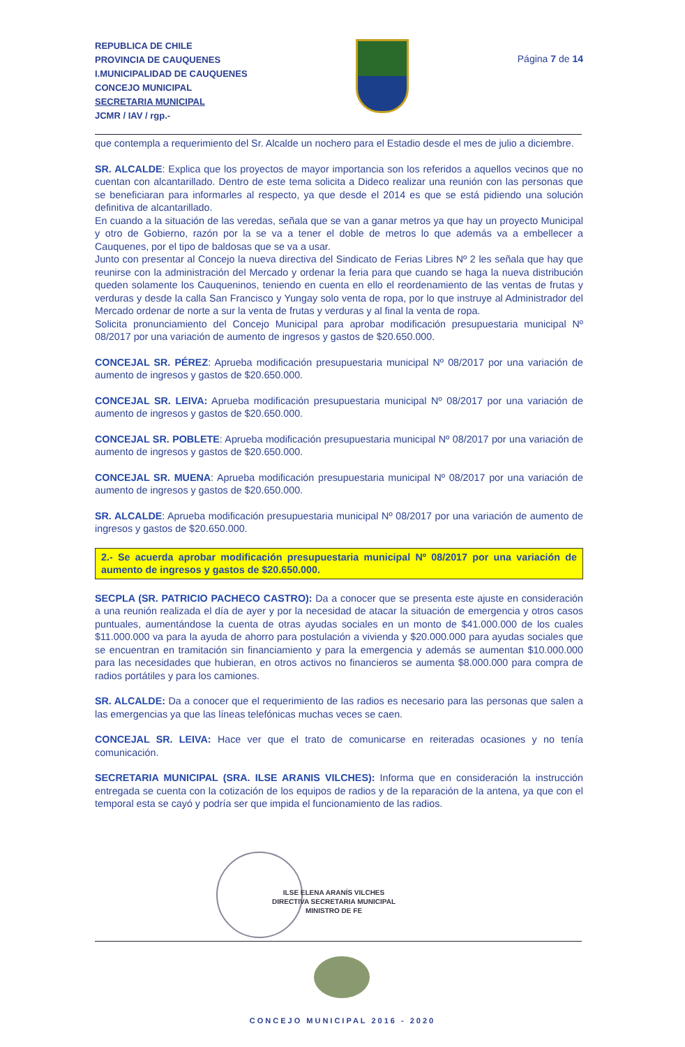REPUBLICA DE CHILE
PROVINCIA DE CAUQUENES
I.MUNICIPALIDAD DE CAUQUENES
CONCEJO MUNICIPAL
SECRETARIA MUNICIPAL
JCMR / IAV / rgp.-
Página 7 de 14
que contempla a requerimiento del Sr. Alcalde un nochero para el Estadio desde el mes de julio a diciembre.
SR. ALCALDE: Explica que los proyectos de mayor importancia son los referidos a aquellos vecinos que no cuentan con alcantarillado. Dentro de este tema solicita a Dideco realizar una reunión con las personas que se beneficiaran para informarles al respecto, ya que desde el 2014 es que se está pidiendo una solución definitiva de alcantarillado.
En cuando a la situación de las veredas, señala que se van a ganar metros ya que hay un proyecto Municipal y otro de Gobierno, razón por la se va a tener el doble de metros lo que además va a embellecer a Cauquenes, por el tipo de baldosas que se va a usar.
Junto con presentar al Concejo la nueva directiva del Sindicato de Ferias Libres Nº 2 les señala que hay que reunirse con la administración del Mercado y ordenar la feria para que cuando se haga la nueva distribución queden solamente los Cauqueninos, teniendo en cuenta en ello el reordenamiento de las ventas de frutas y verduras y desde la calla San Francisco y Yungay solo venta de ropa, por lo que instruye al Administrador del Mercado ordenar de norte a sur la venta de frutas y verduras y al final la venta de ropa.
Solicita pronunciamiento del Concejo Municipal para aprobar modificación presupuestaria municipal Nº 08/2017 por una variación de aumento de ingresos y gastos de $20.650.000.
CONCEJAL SR. PÉREZ: Aprueba modificación presupuestaria municipal Nº 08/2017 por una variación de aumento de ingresos y gastos de $20.650.000.
CONCEJAL SR. LEIVA: Aprueba modificación presupuestaria municipal Nº 08/2017 por una variación de aumento de ingresos y gastos de $20.650.000.
CONCEJAL SR. POBLETE: Aprueba modificación presupuestaria municipal Nº 08/2017 por una variación de aumento de ingresos y gastos de $20.650.000.
CONCEJAL SR. MUENA: Aprueba modificación presupuestaria municipal Nº 08/2017 por una variación de aumento de ingresos y gastos de $20.650.000.
SR. ALCALDE: Aprueba modificación presupuestaria municipal Nº 08/2017 por una variación de aumento de ingresos y gastos de $20.650.000.
2.- Se acuerda aprobar modificación presupuestaria municipal Nº 08/2017 por una variación de aumento de ingresos y gastos de $20.650.000.
SECPLA (SR. PATRICIO PACHECO CASTRO): Da a conocer que se presenta este ajuste en consideración a una reunión realizada el día de ayer y por la necesidad de atacar la situación de emergencia y otros casos puntuales, aumentándose la cuenta de otras ayudas sociales en un monto de $41.000.000 de los cuales $11.000.000 va para la ayuda de ahorro para postulación a vivienda y $20.000.000 para ayudas sociales que se encuentran en tramitación sin financiamiento y para la emergencia y además se aumentan $10.000.000 para las necesidades que hubieran, en otros activos no financieros se aumenta $8.000.000 para compra de radios portátiles y para los camiones.
SR. ALCALDE: Da a conocer que el requerimiento de las radios es necesario para las personas que salen a las emergencias ya que las líneas telefónicas muchas veces se caen.
CONCEJAL SR. LEIVA: Hace ver que el trato de comunicarse en reiteradas ocasiones y no tenía comunicación.
SECRETARIA MUNICIPAL (SRA. ILSE ARANIS VILCHES): Informa que en consideración la instrucción entregada se cuenta con la cotización de los equipos de radios y de la reparación de la antena, ya que con el temporal esta se cayó y podría ser que impida el funcionamiento de las radios.
ILSE ELENA ARANÍS VILCHES
DIRECTIVA SECRETARIA MUNICIPAL
MINISTRO DE FE
CONCEJO MUNICIPAL 2016 - 2020